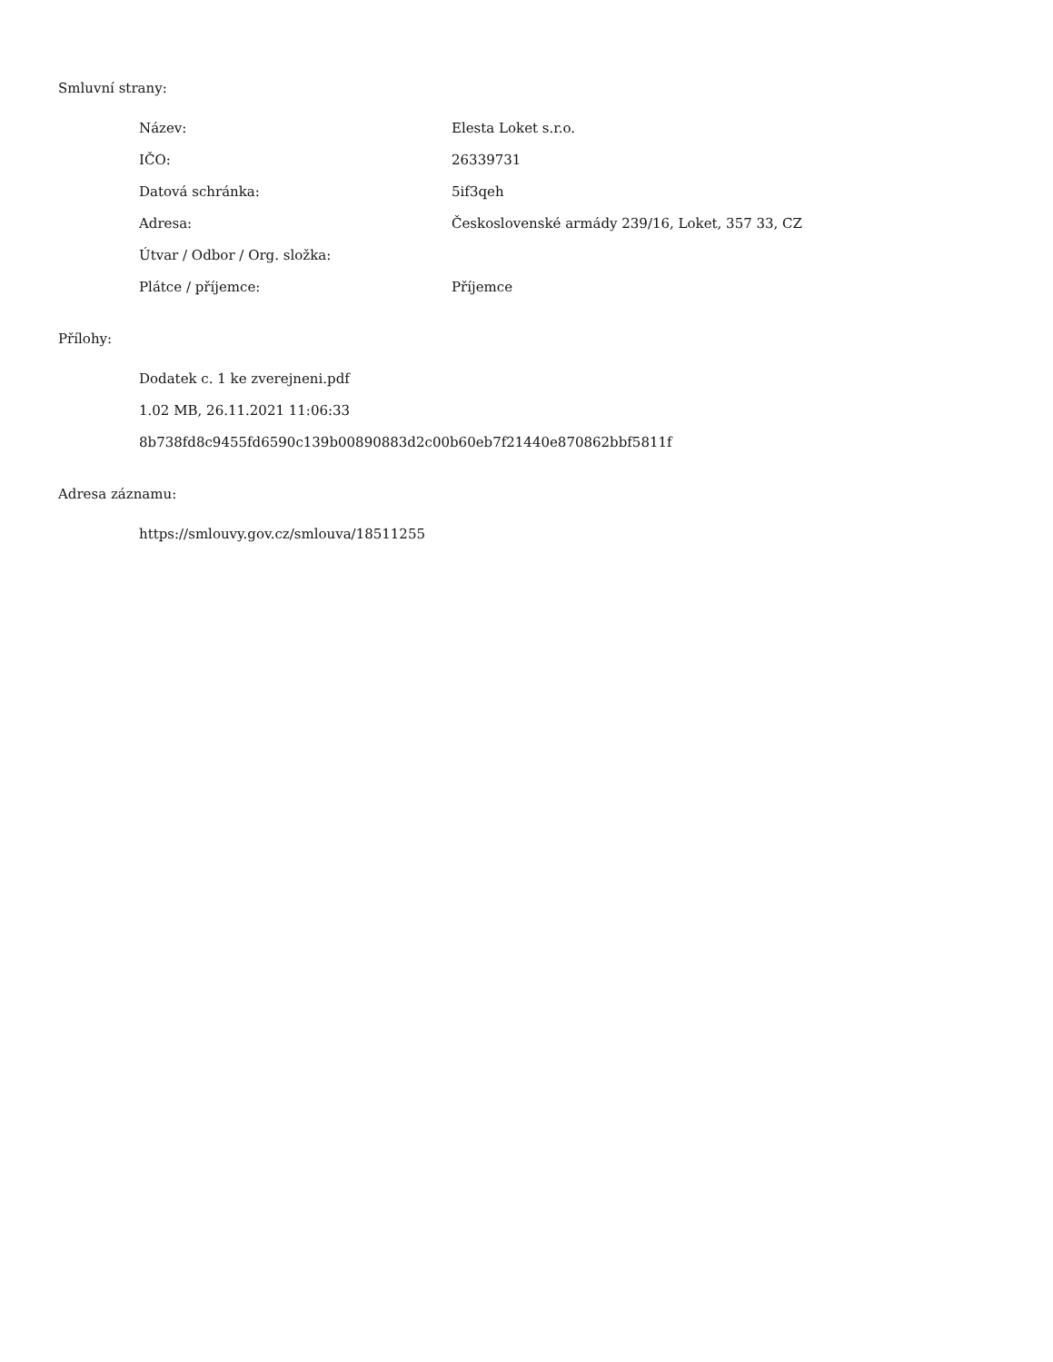Smluvní strany:
| Název: | Elesta Loket s.r.o. |
| IČO: | 26339731 |
| Datová schránka: | 5if3qeh |
| Adresa: | Československé armády 239/16, Loket, 357 33, CZ |
| Útvar / Odbor / Org. složka: | |
| Plátce / příjemce: | Příjemce |
Přílohy:
Dodatek c. 1 ke zverejneni.pdf
1.02 MB, 26.11.2021 11:06:33
8b738fd8c9455fd6590c139b00890883d2c00b60eb7f21440e870862bbf5811f
Adresa záznamu:
https://smlouvy.gov.cz/smlouva/18511255